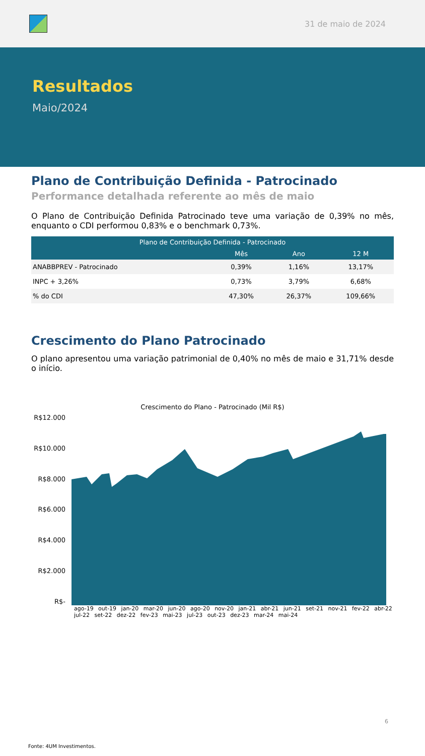31 de maio de 2024
Resultados
Maio/2024
Plano de Contribuição Definida - Patrocinado
Performance detalhada referente ao mês de maio
O Plano de Contribuição Definida Patrocinado teve uma variação de 0,39% no mês, enquanto o CDI performou 0,83% e o benchmark 0,73%.
| Plano de Contribuição Definida - Patrocinado | | | |
| --- | --- | --- | --- |
| | Mês | Ano | 12 M |
| ANABBPREV - Patrocinado | 0,39% | 1,16% | 13,17% |
| INPC + 3,26% | 0,73% | 3,79% | 6,68% |
| % do CDI | 47,30% | 26,37% | 109,66% |
Crescimento do Plano Patrocinado
O plano apresentou uma variação patrimonial de 0,40% no mês de maio e 31,71% desde o início.
Crescimento do Plano - Patrocinado (Mil R$)
R$12.000
R$10.000
R$8.000
R$6.000
R$4.000
R$2.000
R$-
ago-19 out-19 jan-20 mar-20 jun-20 ago-20 nov-20 jan-21 abr-21 jun-21 set-21 nov-21 fev-22 abr-22 jul-22 set-22 dez-22 fev-23 mai-23 jul-23 out-23 dez-23 mar-24 mai-24
6
Fonte: 4UM Investimentos.